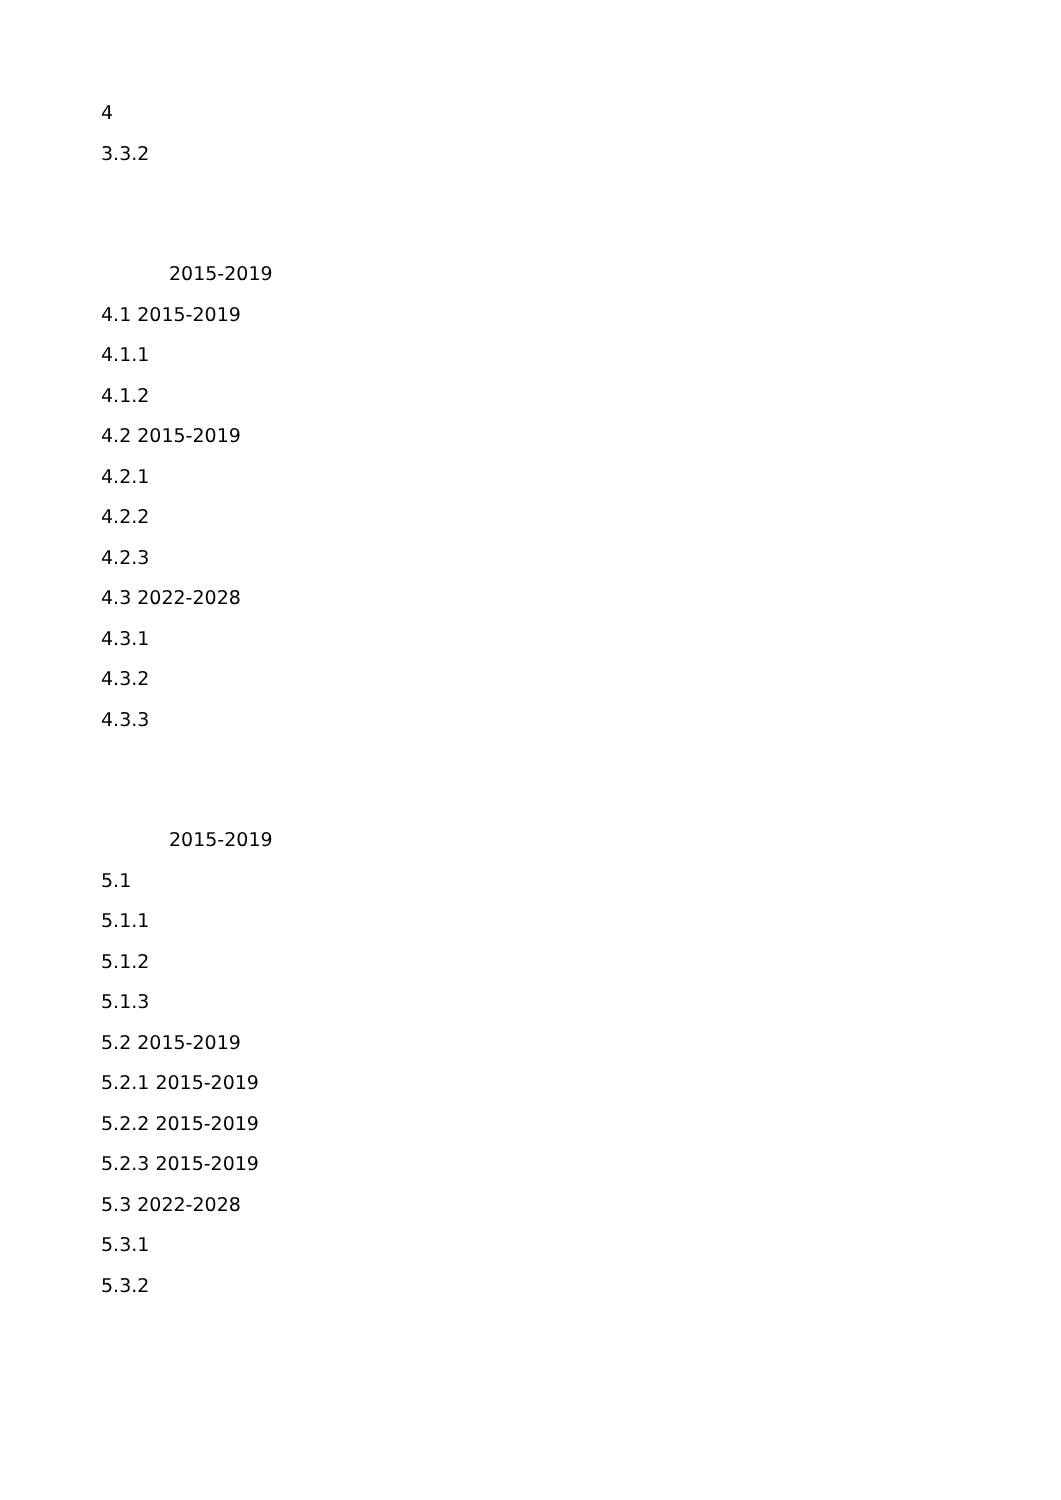4
3.3.2
2015-2019
4.1 2015-2019
4.1.1
4.1.2
4.2 2015-2019
4.2.1
4.2.2
4.2.3
4.3 2022-2028
4.3.1
4.3.2
4.3.3
2015-2019
5.1
5.1.1
5.1.2
5.1.3
5.2 2015-2019
5.2.1 2015-2019
5.2.2 2015-2019
5.2.3 2015-2019
5.3 2022-2028
5.3.1
5.3.2